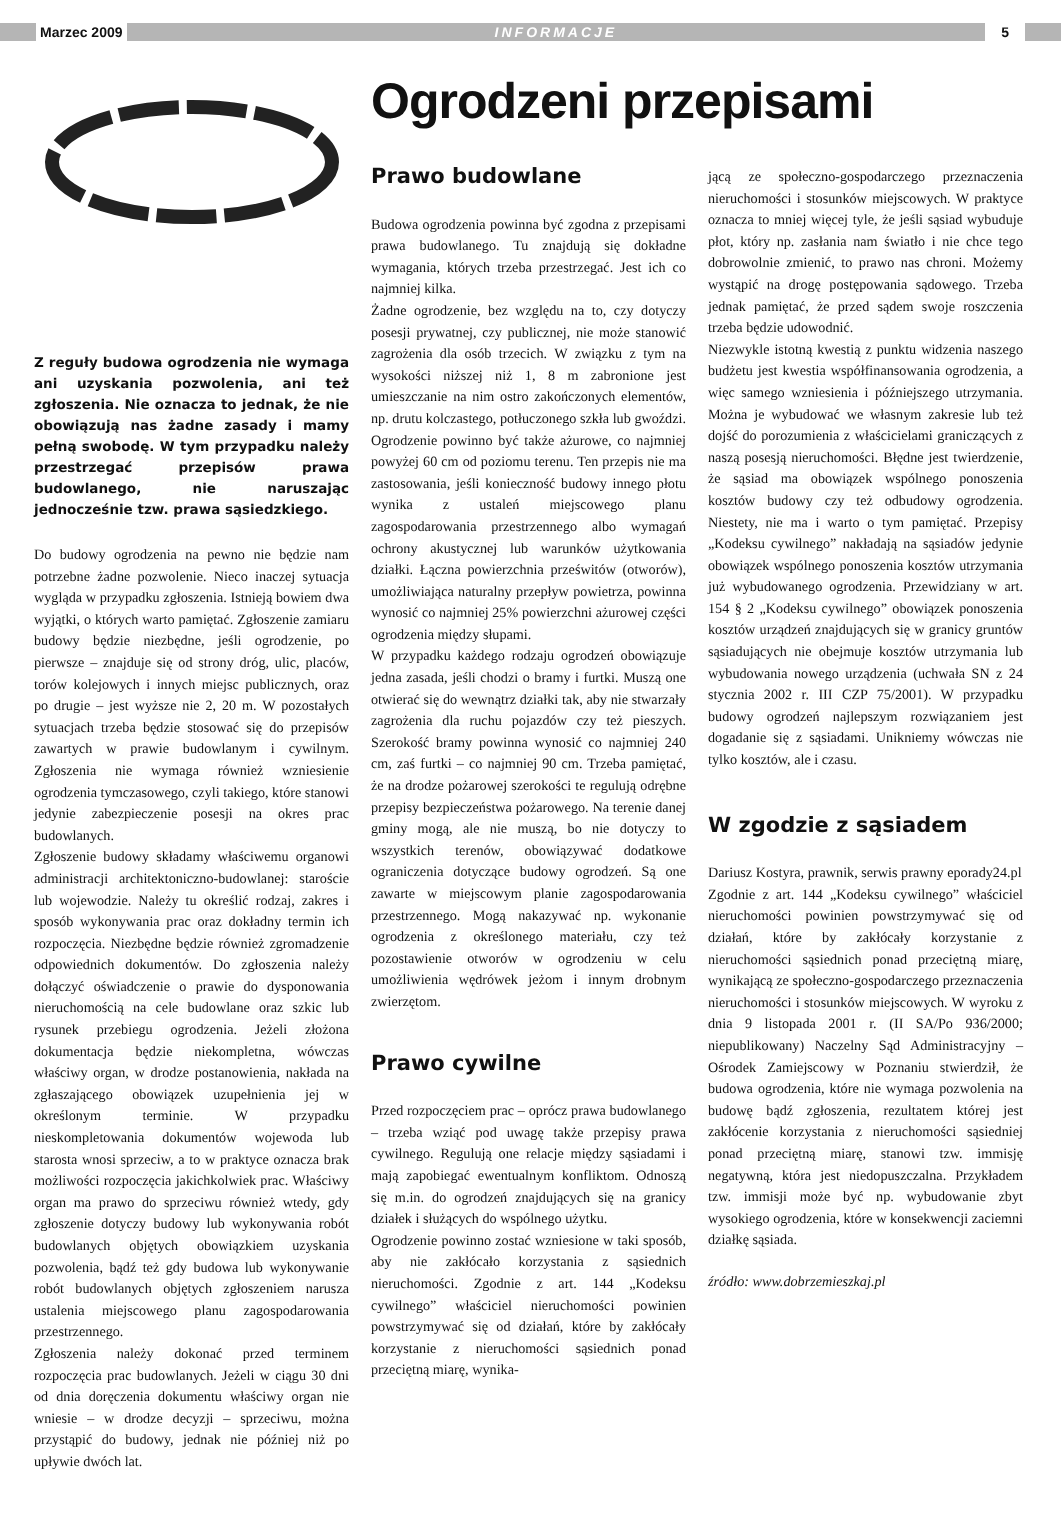Marzec 2009
INFORMACJE
5
Z reguły budowa ogrodzenia nie wymaga ani uzyskania pozwolenia, ani też zgłoszenia. Nie oznacza to jednak, że nie obowiązują nas żadne zasady i mamy pełną swobodę. W tym przypadku należy przestrzegać przepisów prawa budowlanego, nie naruszając jednocześnie tzw. prawa sąsiedzkiego.
Do budowy ogrodzenia na pewno nie będzie nam potrzebne żadne pozwolenie. Nieco inaczej sytuacja wygląda w przypadku zgłoszenia. Istnieją bowiem dwa wyjątki, o których warto pamiętać. Zgłoszenie zamiaru budowy będzie niezbędne, jeśli ogrodzenie, po pierwsze – znajduje się od strony dróg, ulic, placów, torów kolejowych i innych miejsc publicznych, oraz po drugie – jest wyższe nie 2, 20 m. W pozostałych sytuacjach trzeba będzie stosować się do przepisów zawartych w prawie budowlanym i cywilnym. Zgłoszenia nie wymaga również wzniesienie ogrodzenia tymczasowego, czyli takiego, które stanowi jedynie zabezpieczenie posesji na okres prac budowlanych.
Zgłoszenie budowy składamy właściwemu organowi administracji architektoniczno-budowlanej: staroście lub wojewodzie. Należy tu określić rodzaj, zakres i sposób wykonywania prac oraz dokładny termin ich rozpoczęcia. Niezbędne będzie również zgromadzenie odpowiednich dokumentów. Do zgłoszenia należy dołączyć oświadczenie o prawie do dysponowania nieruchomością na cele budowlane oraz szkic lub rysunek przebiegu ogrodzenia. Jeżeli złożona dokumentacja będzie niekompletna, wówczas właściwy organ, w drodze postanowienia, nakłada na zgłaszającego obowiązek uzupełnienia jej w określonym terminie. W przypadku nieskompletowania dokumentów wojewoda lub starosta wnosi sprzeciw, a to w praktyce oznacza brak możliwości rozpoczęcia jakichkolwiek prac. Właściwy organ ma prawo do sprzeciwu również wtedy, gdy zgłoszenie dotyczy budowy lub wykonywania robót budowlanych objętych obowiązkiem uzyskania pozwolenia, bądź też gdy budowa lub wykonywanie robót budowlanych objętych zgłoszeniem narusza ustalenia miejscowego planu zagospodarowania przestrzennego.
Zgłoszenia należy dokonać przed terminem rozpoczęcia prac budowlanych. Jeżeli w ciągu 30 dni od dnia doręczenia dokumentu właściwy organ nie wniesie – w drodze decyzji – sprzeciwu, można przystąpić do budowy, jednak nie później niż po upływie dwóch lat.
Ogrodzeni przepisami
Prawo budowlane
Budowa ogrodzenia powinna być zgodna z przepisami prawa budowlanego. Tu znajdują się dokładne wymagania, których trzeba przestrzegać. Jest ich co najmniej kilka.
Żadne ogrodzenie, bez względu na to, czy dotyczy posesji prywatnej, czy publicznej, nie może stanowić zagrożenia dla osób trzecich. W związku z tym na wysokości niższej niż 1, 8 m zabronione jest umieszczanie na nim ostro zakończonych elementów, np. drutu kolczastego, potłuczonego szkła lub gwoździ. Ogrodzenie powinno być także ażurowe, co najmniej powyżej 60 cm od poziomu terenu. Ten przepis nie ma zastosowania, jeśli konieczność budowy innego płotu wynika z ustaleń miejscowego planu zagospodarowania przestrzennego albo wymagań ochrony akustycznej lub warunków użytkowania działki. Łączna powierzchnia prześwitów (otworów), umożliwiająca naturalny przepływ powietrza, powinna wynosić co najmniej 25% powierzchni ażurowej części ogrodzenia między słupami.
W przypadku każdego rodzaju ogrodzeń obowiązuje jedna zasada, jeśli chodzi o bramy i furtki. Muszą one otwierać się do wewnątrz działki tak, aby nie stwarzały zagrożenia dla ruchu pojazdów czy też pieszych. Szerokość bramy powinna wynosić co najmniej 240 cm, zaś furtki – co najmniej 90 cm. Trzeba pamiętać, że na drodze pożarowej szerokości te regulują odrębne przepisy bezpieczeństwa pożarowego. Na terenie danej gminy mogą, ale nie muszą, bo nie dotyczy to wszystkich terenów, obowiązywać dodatkowe ograniczenia dotyczące budowy ogrodzeń. Są one zawarte w miejscowym planie zagospodarowania przestrzennego. Mogą nakazywać np. wykonanie ogrodzenia z określonego materiału, czy też pozostawienie otworów w ogrodzeniu w celu umożliwienia wędrówek jeżom i innym drobnym zwierzętom.
Prawo cywilne
Przed rozpoczęciem prac – oprócz prawa budowlanego – trzeba wziąć pod uwagę także przepisy prawa cywilnego. Regulują one relacje między sąsiadami i mają zapobiegać ewentualnym konfliktom. Odnoszą się m.in. do ogrodzeń znajdujących się na granicy działek i służących do wspólnego użytku.
Ogrodzenie powinno zostać wzniesione w taki sposób, aby nie zakłócało korzystania z sąsiednich nieruchomości. Zgodnie z art. 144 „Kodeksu cywilnego” właściciel nieruchomości powinien powstrzymywać się od działań, które by zakłócały korzystanie z nieruchomości sąsiednich ponad przeciętną miarę, wynika-
jącą ze społeczno-gospodarczego przeznaczenia nieruchomości i stosunków miejscowych. W praktyce oznacza to mniej więcej tyle, że jeśli sąsiad wybuduje płot, który np. zasłania nam światło i nie chce tego dobrowolnie zmienić, to prawo nas chroni. Możemy wystąpić na drogę postępowania sądowego. Trzeba jednak pamiętać, że przed sądem swoje roszczenia trzeba będzie udowodnić.
Niezwykle istotną kwestią z punktu widzenia naszego budżetu jest kwestia współfinansowania ogrodzenia, a więc samego wzniesienia i późniejszego utrzymania. Można je wybudować we własnym zakresie lub też dojść do porozumienia z właścicielami graniczących z naszą posesją nieruchomości. Błędne jest twierdzenie, że sąsiad ma obowiązek wspólnego ponoszenia kosztów budowy czy też odbudowy ogrodzenia. Niestety, nie ma i warto o tym pamiętać. Przepisy „Kodeksu cywilnego” nakładają na sąsiadów jedynie obowiązek wspólnego ponoszenia kosztów utrzymania już wybudowanego ogrodzenia. Przewidziany w art. 154 § 2 „Kodeksu cywilnego” obowiązek ponoszenia kosztów urządzeń znajdujących się w granicy gruntów sąsiadujących nie obejmuje kosztów utrzymania lub wybudowania nowego urządzenia (uchwała SN z 24 stycznia 2002 r. III CZP 75/2001). W przypadku budowy ogrodzeń najlepszym rozwiązaniem jest dogadanie się z sąsiadami. Unikniemy wówczas nie tylko kosztów, ale i czasu.
W zgodzie z sąsiadem
Dariusz Kostyra, prawnik, serwis prawny eporady24.pl
Zgodnie z art. 144 „Kodeksu cywilnego” właściciel nieruchomości powinien powstrzymywać się od działań, które by zakłócały korzystanie z nieruchomości sąsiednich ponad przeciętną miarę, wynikającą ze społeczno-gospodarczego przeznaczenia nieruchomości i stosunków miejscowych. W wyroku z dnia 9 listopada 2001 r. (II SA/Po 936/2000; niepublikowany) Naczelny Sąd Administracyjny – Ośrodek Zamiejscowy w Poznaniu stwierdził, że budowa ogrodzenia, które nie wymaga pozwolenia na budowę bądź zgłoszenia, rezultatem której jest zakłócenie korzystania z nieruchomości sąsiedniej ponad przeciętną miarę, stanowi tzw. immisję negatywną, która jest niedopuszczalna. Przykładem tzw. immisji może być np. wybudowanie zbyt wysokiego ogrodzenia, które w konsekwencji zaciemni działkę sąsiada.
źródło: www.dobrzemieszkaj.pl